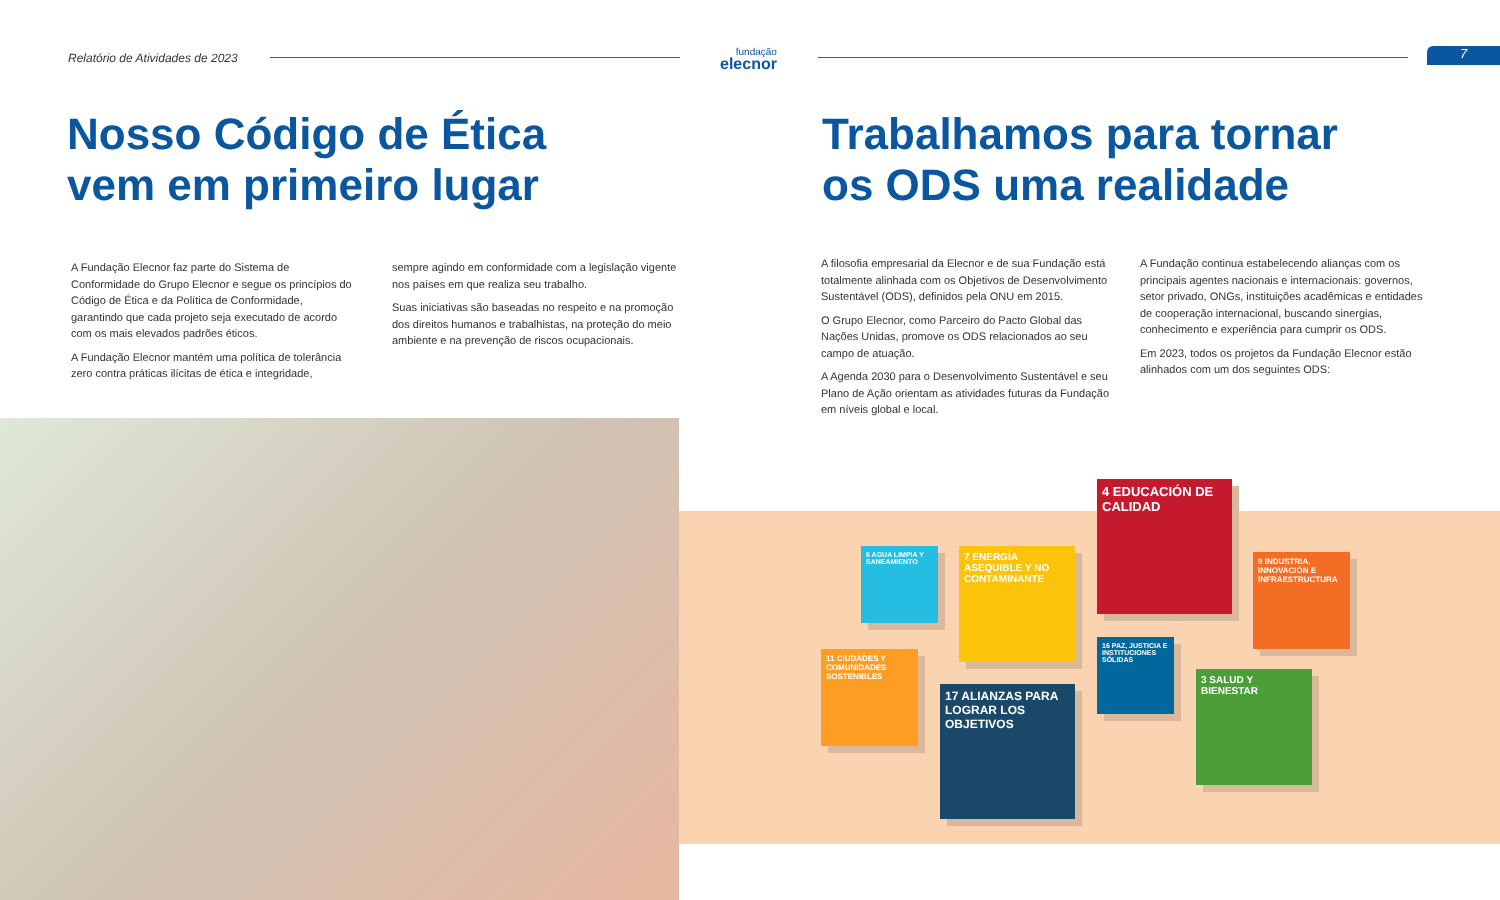Relatório de Atividades de 2023
fundação
elecnor
7
Nosso Código de Ética
vem em primeiro lugar
Trabalhamos para tornar
os ODS uma realidade
A Fundação Elecnor faz parte do Sistema de Conformidade do Grupo Elecnor e segue os princípios do Código de Ética e da Política de Conformidade, garantindo que cada projeto seja executado de acordo com os mais elevados padrões éticos.
A Fundação Elecnor mantém uma política de tolerância zero contra práticas ilícitas de ética e integridade,
sempre agindo em conformidade com a legislação vigente nos países em que realiza seu trabalho.
Suas iniciativas são baseadas no respeito e na promoção dos direitos humanos e trabalhistas, na proteção do meio ambiente e na prevenção de riscos ocupacionais.
A filosofia empresarial da Elecnor e de sua Fundação está totalmente alinhada com os Objetivos de Desenvolvimento Sustentável (ODS), definidos pela ONU em 2015.
O Grupo Elecnor, como Parceiro do Pacto Global das Nações Unidas, promove os ODS relacionados ao seu campo de atuação.
A Agenda 2030 para o Desenvolvimento Sustentável e seu Plano de Ação orientam as atividades futuras da Fundação em níveis global e local.
A Fundação continua estabelecendo alianças com os principais agentes nacionais e internacionais: governos, setor privado, ONGs, instituições acadêmicas e entidades de cooperação internacional, buscando sinergias, conhecimento e experiência para cumprir os ODS.
Em 2023, todos os projetos da Fundação Elecnor estão alinhados com um dos seguintes ODS:
4 EDUCACIÓN DE CALIDAD
6 AGUA LIMPIA Y SANEAMIENTO
7 ENERGÍA ASEQUIBLE Y NO CONTAMINANTE
9 INDUSTRIA, INNOVACIÓN E INFRAESTRUCTURA
11 CIUDADES Y COMUNIDADES SOSTENIBLES
16 PAZ, JUSTICIA E INSTITUCIONES SÓLIDAS
3 SALUD Y BIENESTAR
17 ALIANZAS PARA LOGRAR LOS OBJETIVOS